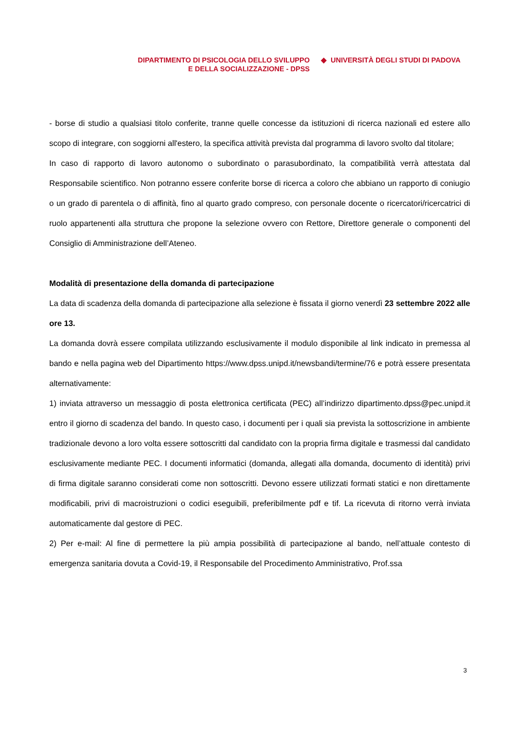DIPARTIMENTO DI PSICOLOGIA DELLO SVILUPPO
E DELLA SOCIALIZZAZIONE - DPSS
◆ UNIVERSITÀ DEGLI STUDI DI PADOVA
- borse di studio a qualsiasi titolo conferite, tranne quelle concesse da istituzioni di ricerca nazionali ed estere allo scopo di integrare, con soggiorni all'estero, la specifica attività prevista dal programma di lavoro svolto dal titolare;
In caso di rapporto di lavoro autonomo o subordinato o parasubordinato, la compatibilità verrà attestata dal Responsabile scientifico. Non potranno essere conferite borse di ricerca a coloro che abbiano un rapporto di coniugio o un grado di parentela o di affinità, fino al quarto grado compreso, con personale docente o ricercatori/ricercatrici di ruolo appartenenti alla struttura che propone la selezione ovvero con Rettore, Direttore generale o componenti del Consiglio di Amministrazione dell’Ateneo.
Modalità di presentazione della domanda di partecipazione
La data di scadenza della domanda di partecipazione alla selezione è fissata il giorno venerdì 23 settembre 2022 alle ore 13.
La domanda dovrà essere compilata utilizzando esclusivamente il modulo disponibile al link indicato in premessa al bando e nella pagina web del Dipartimento https://www.dpss.unipd.it/newsbandi/termine/76 e potrà essere presentata alternativamente:
1) inviata attraverso un messaggio di posta elettronica certificata (PEC) all’indirizzo dipartimento.dpss@pec.unipd.it entro il giorno di scadenza del bando. In questo caso, i documenti per i quali sia prevista la sottoscrizione in ambiente tradizionale devono a loro volta essere sottoscritti dal candidato con la propria firma digitale e trasmessi dal candidato esclusivamente mediante PEC. I documenti informatici (domanda, allegati alla domanda, documento di identità) privi di firma digitale saranno considerati come non sottoscritti. Devono essere utilizzati formati statici e non direttamente modificabili, privi di macroistruzioni o codici eseguibili, preferibilmente pdf e tif. La ricevuta di ritorno verrà inviata automaticamente dal gestore di PEC.
2) Per e-mail: Al fine di permettere la più ampia possibilità di partecipazione al bando, nell’attuale contesto di emergenza sanitaria dovuta a Covid-19, il Responsabile del Procedimento Amministrativo, Prof.ssa
3